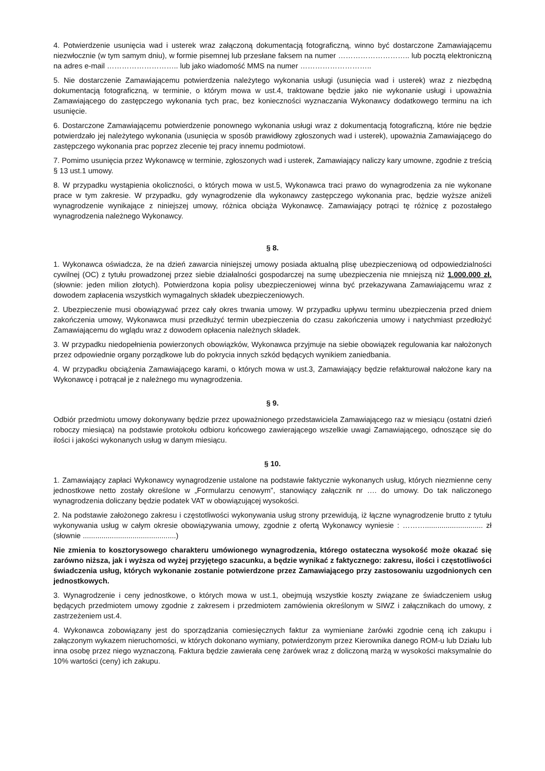4. Potwierdzenie usunięcia wad i usterek wraz załączoną dokumentacją fotograficzną, winno być dostarczone Zamawiającemu niezwłocznie (w tym samym dniu), w formie pisemnej lub przesłane faksem na numer ……………………….. lub pocztą elektroniczną na adres e-mail ……………………….. lub jako wiadomość MMS na numer ………………………..
5. Nie dostarczenie Zamawiającemu potwierdzenia należytego wykonania usługi (usunięcia wad i usterek) wraz z niezbędną dokumentacją fotograficzną, w terminie, o którym mowa w ust.4, traktowane będzie jako nie wykonanie usługi i upoważnia Zamawiającego do zastępczego wykonania tych prac, bez konieczności wyznaczania Wykonawcy dodatkowego terminu na ich usunięcie.
6. Dostarczone Zamawiającemu potwierdzenie ponownego wykonania usługi wraz z dokumentacją fotograficzną, które nie będzie potwierdzało jej należytego wykonania (usunięcia w sposób prawidłowy zgłoszonych wad i usterek), upoważnia Zamawiającego do zastępczego wykonania prac poprzez zlecenie tej pracy innemu podmiotowi.
7. Pomimo usunięcia przez Wykonawcę w terminie, zgłoszonych wad i usterek, Zamawiający naliczy kary umowne, zgodnie z treścią § 13 ust.1 umowy.
8. W przypadku wystąpienia okoliczności, o których mowa w ust.5, Wykonawca traci prawo do wynagrodzenia za nie wykonane prace w tym zakresie. W przypadku, gdy wynagrodzenie dla wykonawcy zastępczego wykonania prac, będzie wyższe aniżeli wynagrodzenie wynikające z niniejszej umowy, różnica obciąża Wykonawcę. Zamawiający potrąci tę różnicę z pozostałego wynagrodzenia należnego Wykonawcy.
§ 8.
1. Wykonawca oświadcza, że na dzień zawarcia niniejszej umowy posiada aktualną plisę ubezpieczeniową od odpowiedzialności cywilnej (OC) z tytułu prowadzonej przez siebie działalności gospodarczej na sumę ubezpieczenia nie mniejszą niż 1.000.000 zł. (słownie: jeden milion złotych). Potwierdzona kopia polisy ubezpieczeniowej winna być przekazywana Zamawiającemu wraz z dowodem zapłacenia wszystkich wymagalnych składek ubezpieczeniowych.
2. Ubezpieczenie musi obowiązywać przez cały okres trwania umowy. W przypadku upływu terminu ubezpieczenia przed dniem zakończenia umowy, Wykonawca musi przedłużyć termin ubezpieczenia do czasu zakończenia umowy i natychmiast przedłożyć Zamawiającemu do wglądu wraz z dowodem opłacenia należnych składek.
3. W przypadku niedopełnienia powierzonych obowiązków, Wykonawca przyjmuje na siebie obowiązek regulowania kar nałożonych przez odpowiednie organy porządkowe lub do pokrycia innych szkód będących wynikiem zaniedbania.
4. W przypadku obciążenia Zamawiającego karami, o których mowa w ust.3, Zamawiający będzie refakturował nałożone kary na Wykonawcę i potrącał je z należnego mu wynagrodzenia.
§ 9.
Odbiór przedmiotu umowy dokonywany będzie przez upoważnionego przedstawiciela Zamawiającego raz w miesiącu (ostatni dzień roboczy miesiąca) na podstawie protokołu odbioru końcowego zawierającego wszelkie uwagi Zamawiającego, odnoszące się do ilości i jakości wykonanych usług w danym miesiącu.
§ 10.
1. Zamawiający zapłaci Wykonawcy wynagrodzenie ustalone na podstawie faktycznie wykonanych usług, których niezmienne ceny jednostkowe netto zostały określone w „Formularzu cenowym”, stanowiący załącznik nr …. do umowy. Do tak naliczonego wynagrodzenia doliczany będzie podatek VAT w obowiązującej wysokości.
2. Na podstawie założonego zakresu i częstotliwości wykonywania usług strony przewidują, iż łączne wynagrodzenie brutto z tytułu wykonywania usług w całym okresie obowiązywania umowy, zgodnie z ofertą Wykonawcy wyniesie : ………............................ zł (słownie .............................................)
Nie zmienia to kosztorysowego charakteru umówionego wynagrodzenia, którego ostateczna wysokość może okazać się zarówno niższa, jak i wyższa od wyżej przyjętego szacunku, a będzie wynikać z faktycznego: zakresu, ilości i częstotliwości świadczenia usług, których wykonanie zostanie potwierdzone przez Zamawiającego przy zastosowaniu uzgodnionych cen jednostkowych.
3. Wynagrodzenie i ceny jednostkowe, o których mowa w ust.1, obejmują wszystkie koszty związane ze świadczeniem usług będących przedmiotem umowy zgodnie z zakresem i przedmiotem zamówienia określonym w SIWZ i załącznikach do umowy, z zastrzeżeniem ust.4.
4. Wykonawca zobowiązany jest do sporządzania comiesięcznych faktur za wymieniane żarówki zgodnie ceną ich zakupu i załączonym wykazem nieruchomości, w których dokonano wymiany, potwierdzonym przez Kierownika danego ROM-u lub Działu lub inna osobę przez niego wyznaczoną. Faktura będzie zawierała cenę żarówek wraz z doliczoną marżą w wysokości maksymalnie do 10% wartości (ceny) ich zakupu.